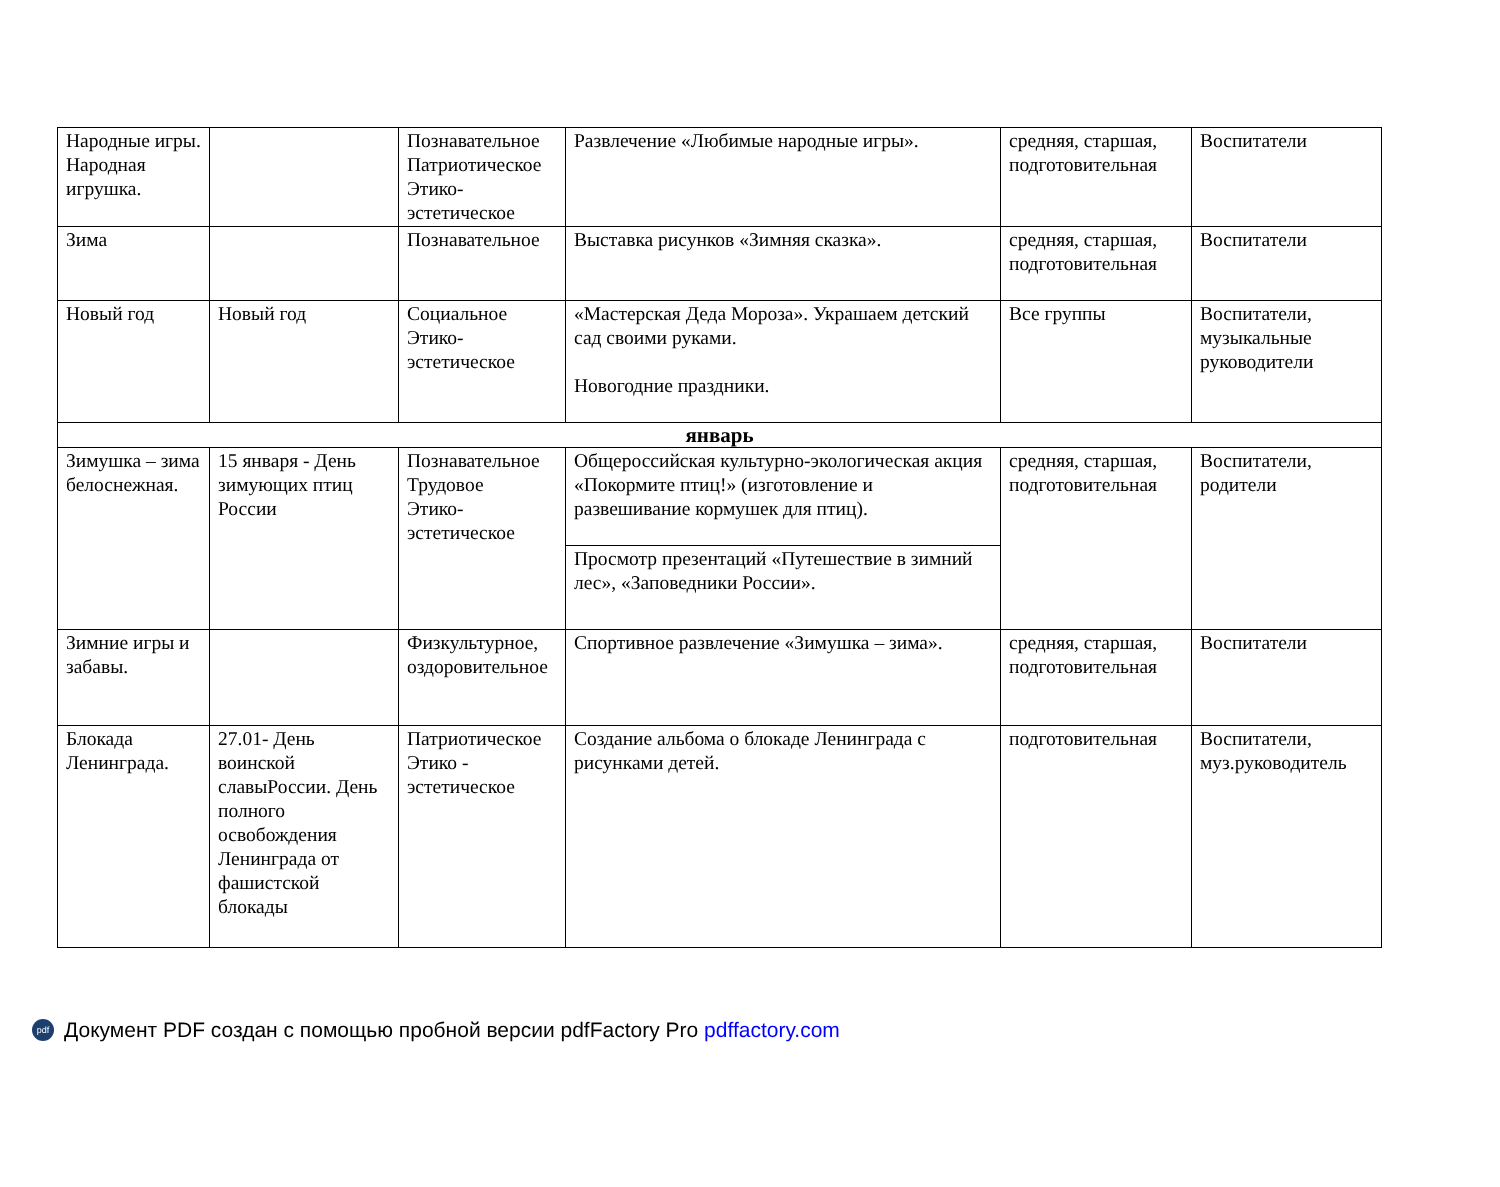| Народные игры. Народная игрушка. | | Познавательное Патриотическое Этико-эстетическое | Развлечение «Любимые народные игры». | средняя, старшая, подготовительная | Воспитатели |
| Зима | | Познавательное | Выставка рисунков «Зимняя сказка». | средняя, старшая, подготовительная | Воспитатели |
| Новый год | Новый год | Социальное Этико-эстетическое | «Мастерская Деда Мороза». Украшаем детский сад своими руками. Новогодние праздники. | Все группы | Воспитатели, музыкальные руководители |
| январь | | | | | |
| Зимушка – зима белоснежная. | 15 января - День зимующих птиц России | Познавательное Трудовое Этико-эстетическое | Общероссийская культурно-экологическая акция «Покормите птиц!» (изготовление и развешивание кормушек для птиц). | средняя, старшая, подготовительная | Воспитатели, родители |
| | | | Просмотр презентаций «Путешествие в зимний лес», «Заповедники России». | | |
| Зимние игры и забавы. | | Физкультурное, оздоровительное | Спортивное развлечение «Зимушка – зима». | средняя, старшая, подготовительная | Воспитатели |
| Блокада Ленинграда. | 27.01- День воинской славыРоссии. День полного освобождения Ленинграда от фашистской блокады | Патриотическое Этико - эстетическое | Создание альбома о блокаде Ленинграда с рисунками детей. | подготовительная | Воспитатели, муз.руководитель |
pdf Документ PDF создан с помощью пробной версии pdfFactory Pro pdffactory.com